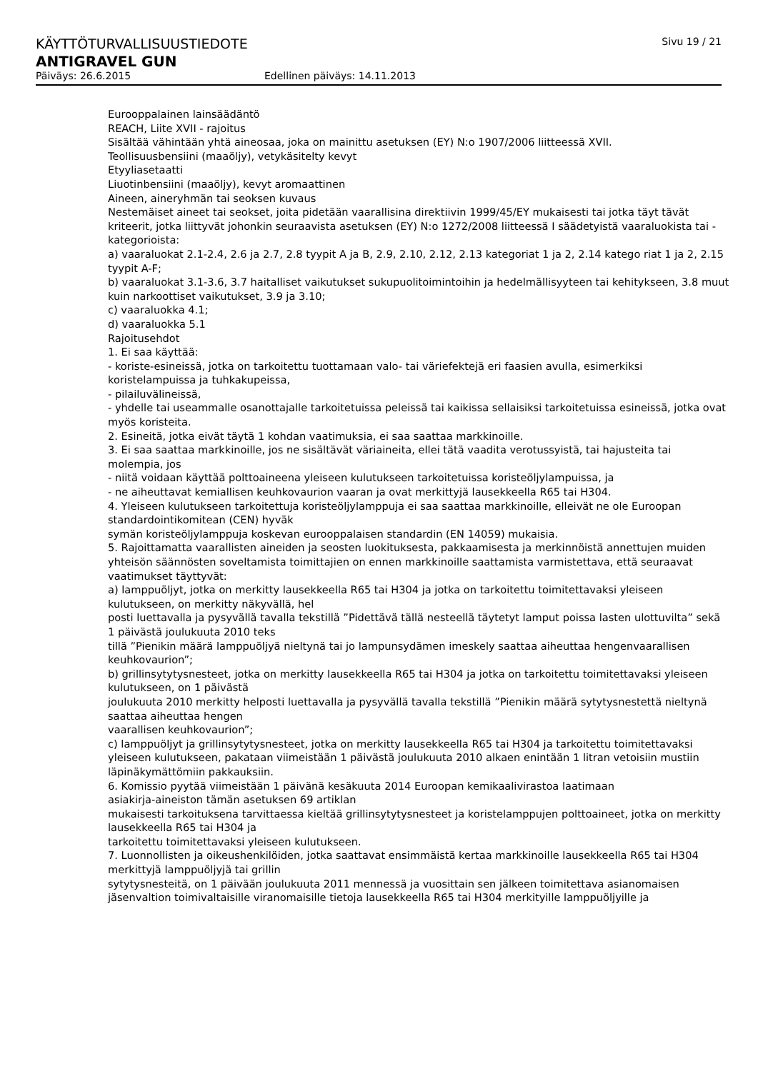KÄYTTÖTURVALLISUUSTIEDOTE Sivu 19 / 21
ANTIGRAVEL GUN
Päiväys: 26.6.2015 Edellinen päiväys: 14.11.2013
Eurooppalainen lainsäädäntö
REACH, Liite XVII - rajoitus
Sisältää vähintään yhtä aineosaa, joka on mainittu asetuksen (EY) N:o 1907/2006 liitteessä XVII.
Teollisuusbensiini (maaöljy), vetykäsitelty kevyt
Etyyliasetaatti
Liuotinbensiini (maaöljy), kevyt aromaattinen
Aineen, aineryhmän tai seoksen kuvaus
Nestemäiset aineet tai seokset, joita pidetään vaarallisina direktiivin 1999/45/EY mukaisesti tai jotka täyt tävät kriteerit, jotka liittyvät johonkin seuraavista asetuksen (EY) N:o 1272/2008 liitteessä I säädetyistä vaaraluokista tai -kategorioista:
a) vaaraluokat 2.1-2.4, 2.6 ja 2.7, 2.8 tyypit A ja B, 2.9, 2.10, 2.12, 2.13 kategoriat 1 ja 2, 2.14 katego riat 1 ja 2, 2.15 tyypit A-F;
b) vaaraluokat 3.1-3.6, 3.7 haitalliset vaikutukset sukupuolitoimintoihin ja hedelmällisyyteen tai kehitykseen, 3.8 muut kuin narkoottiset vaikutukset, 3.9 ja 3.10;
c) vaaraluokka 4.1;
d) vaaraluokka 5.1
Rajoitusehdot
1. Ei saa käyttää:
- koriste-esineissä, jotka on tarkoitettu tuottamaan valo- tai väriefektejä eri faasien avulla, esimerkiksi koristelampuissa ja tuhkakupeissa,
- pilailuvälineissä,
- yhdelle tai useammalle osanottajalle tarkoitetuissa peleissä tai kaikissa sellaisiksi tarkoitetuissa esineissä, jotka ovat myös koristeita.
2. Esineitä, jotka eivät täytä 1 kohdan vaatimuksia, ei saa saattaa markkinoille.
3. Ei saa saattaa markkinoille, jos ne sisältävät väriaineita, ellei tätä vaadita verotussyistä, tai hajusteita tai molempia, jos
- niitä voidaan käyttää polttoaineena yleiseen kulutukseen tarkoitetuissa koristeöljylampuissa, ja
- ne aiheuttavat kemiallisen keuhkovaurion vaaran ja ovat merkittyjä lausekkeella R65 tai H304.
4. Yleiseen kulutukseen tarkoitettuja koristeöljylamppuja ei saa saattaa markkinoille, elleivät ne ole Euroopan standardointikomitean (CEN) hyväk
symän koristeöljylamppuja koskevan eurooppalaisen standardin (EN 14059) mukaisia.
5. Rajoittamatta vaarallisten aineiden ja seosten luokituksesta, pakkaamisesta ja merkinnöistä annettujen muiden yhteisön säännösten soveltamista toimittajien on ennen markkinoille saattamista varmistettava, että seuraavat vaatimukset täyttyvät:
a) lamppuöljyt, jotka on merkitty lausekkeella R65 tai H304 ja jotka on tarkoitettu toimitettavaksi yleiseen kulutukseen, on merkitty näkyvällä, hel
posti luettavalla ja pysyvällä tavalla tekstillä ”Pidettävä tällä nesteellä täytetyt lamput poissa lasten ulottuvilta” sekä 1 päivästä joulukuuta 2010 teks
tillä ”Pienikin määrä lamppuöljyä nieltynä tai jo lampunsydämen imeskely saattaa aiheuttaa hengenvaarallisen keuhkovaurion”;
b) grillinsytytysnesteet, jotka on merkitty lausekkeella R65 tai H304 ja jotka on tarkoitettu toimitettavaksi yleiseen kulutukseen, on 1 päivästä
joulukuuta 2010 merkitty helposti luettavalla ja pysyvällä tavalla tekstillä ”Pienikin määrä sytytysnestettä nieltynä saattaa aiheuttaa hengen
vaarallisen keuhkovaurion”;
c) lamppuöljyt ja grillinsytytysnesteet, jotka on merkitty lausekkeella R65 tai H304 ja tarkoitettu toimitettavaksi yleiseen kulutukseen, pakataan viimeistään 1 päivästä joulukuuta 2010 alkaen enintään 1 litran vetoisiin mustiin läpinäkymättömiin pakkauksiin.
6. Komissio pyytää viimeistään 1 päivänä kesäkuuta 2014 Euroopan kemikaalivirastoa laatimaan
asiakirja-aineiston tämän asetuksen 69 artiklan
mukaisesti tarkoituksena tarvittaessa kieltää grillinsytytysnesteet ja koristelamppujen polttoaineet, jotka on merkitty lausekkeella R65 tai H304 ja
tarkoitettu toimitettavaksi yleiseen kulutukseen.
7. Luonnollisten ja oikeushenkilöiden, jotka saattavat ensimmäistä kertaa markkinoille lausekkeella R65 tai H304 merkittyjä lamppuöljyjä tai grillin
sytytysnesteitä, on 1 päivään joulukuuta 2011 mennessä ja vuosittain sen jälkeen toimitettava asianomaisen jäsenvaltion toimivaltaisille viranomaisille tietoja lausekkeella R65 tai H304 merkityille lamppuöljyille ja